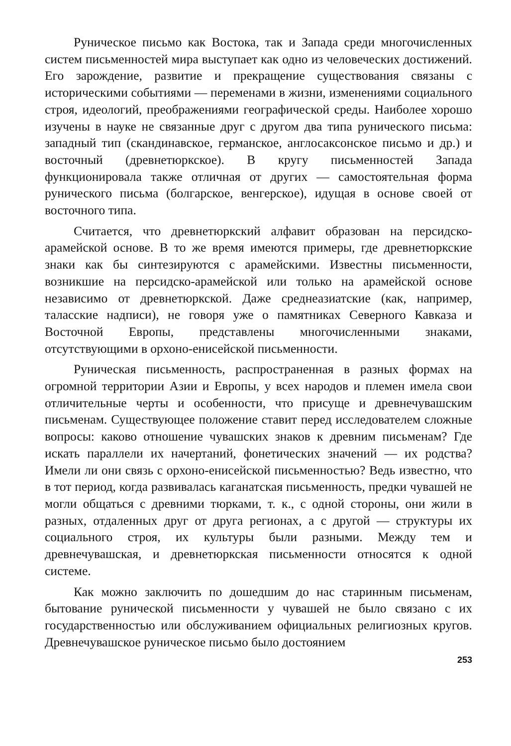Руническое письмо как Востока, так и Запада среди многочисленных систем письменностей мира выступает как одно из человеческих достижений. Его зарождение, развитие и прекращение существования связаны с историческими событиями — переменами в жизни, изменениями социального строя, идеологий, преображениями географической среды. Наиболее хорошо изучены в науке не связанные друг с другом два типа рунического письма: западный тип (скандинавское, германское, англосаксонское письмо и др.) и восточный (древнетюркское). В кругу письменностей Запада функционировала также отличная от других — самостоятельная форма рунического письма (болгарское, венгерское), идущая в основе своей от восточного типа.
Считается, что древнетюркский алфавит образован на персидско-арамейской основе. В то же время имеются примеры, где древнетюркские знаки как бы синтезируются с арамейскими. Известны письменности, возникшие на персидско-арамейской или только на арамейской основе независимо от древнетюркской. Даже среднеазиатские (как, например, таласские надписи), не говоря уже о памятниках Северного Кавказа и Восточной Европы, представлены многочисленными знаками, отсутствующими в орхоно-енисейской письменности.
Руническая письменность, распространенная в разных формах на огромной территории Азии и Европы, у всех народов и племен имела свои отличительные черты и особенности, что присуще и древнечувашским письменам. Существующее положение ставит перед исследователем сложные вопросы: каково отношение чувашских знаков к древним письменам? Где искать параллели их начертаний, фонетических значений — их родства? Имели ли они связь с орхоно-енисейской письменностью? Ведь известно, что в тот период, когда развивалась каганатская письменность, предки чувашей не могли общаться с древними тюрками, т. к., с одной стороны, они жили в разных, отдаленных друг от друга регионах, а с другой — структуры их социального строя, их культуры были разными. Между тем и древнечувашская, и древнетюркская письменности относятся к одной системе.
Как можно заключить по дошедшим до нас старинным письменам, бытование рунической письменности у чувашей не было связано с их государственностью или обслуживанием официальных религиозных кругов. Древнечувашское руническое письмо было достоянием
253